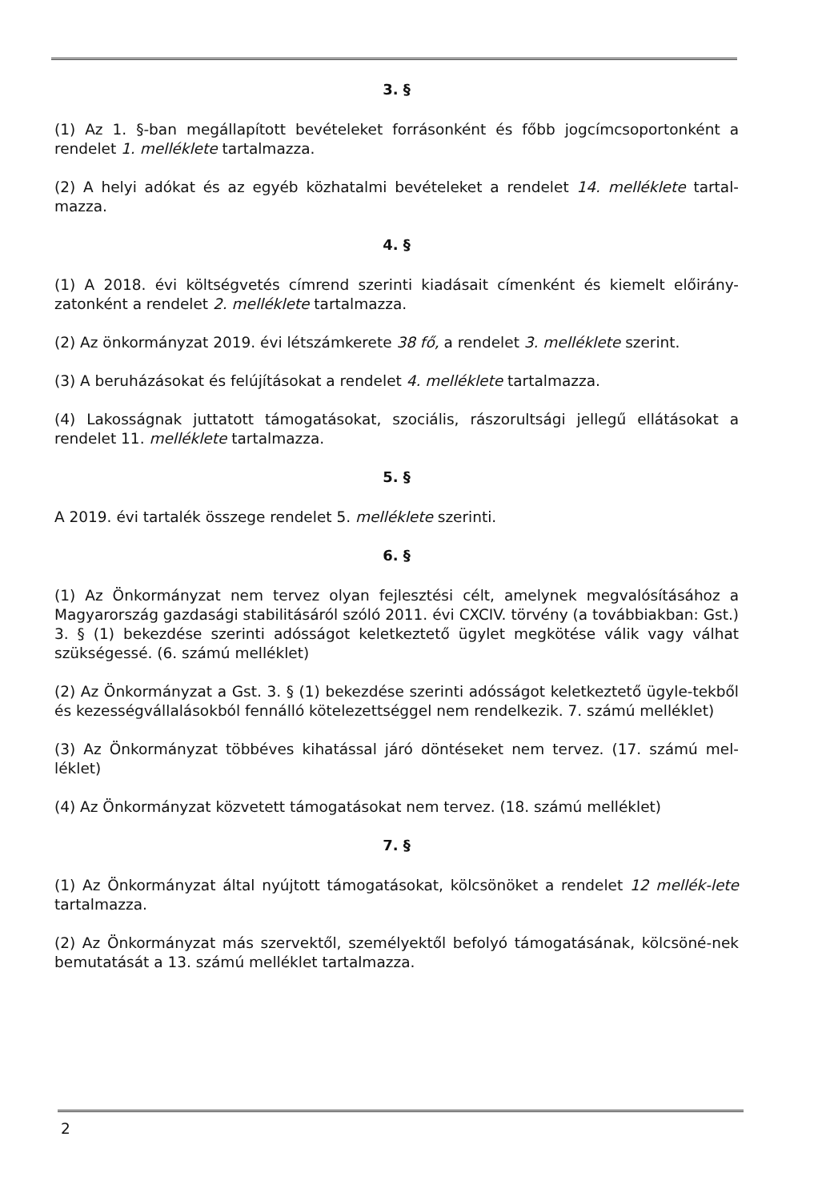3. §
(1) Az 1. §-ban megállapított bevételeket forrásonként és főbb jogcímcsoportonként a rendelet 1. melléklete tartalmazza.
(2) A helyi adókat és az egyéb közhatalmi bevételeket a rendelet 14. melléklete tartal-mazza.
4. §
(1) A 2018. évi költségvetés címrend szerinti kiadásait címenként és kiemelt előirány-zatonként a rendelet 2. melléklete tartalmazza.
(2) Az önkormányzat 2019. évi létszámkerete 38 fő, a rendelet 3. melléklete szerint.
(3) A beruházásokat és felújításokat a rendelet 4. melléklete tartalmazza.
(4) Lakosságnak juttatott támogatásokat, szociális, rászorultsági jellegű ellátásokat a rendelet 11. melléklete tartalmazza.
5. §
A 2019. évi tartalék összege rendelet 5. melléklete szerinti.
6. §
(1) Az Önkormányzat nem tervez olyan fejlesztési célt, amelynek megvalósításához a Magyarország gazdasági stabilitásáról szóló 2011. évi CXCIV. törvény (a továbbiakban: Gst.) 3. § (1) bekezdése szerinti adósságot keletkeztető ügylet megkötése válik vagy válhat szükségessé. (6. számú melléklet)
(2) Az Önkormányzat a Gst. 3. § (1) bekezdése szerinti adósságot keletkeztető ügyle-tekből és kezességvállalásokból fennálló kötelezettséggel nem rendelkezik. 7. számú melléklet)
(3) Az Önkormányzat többéves kihatással járó döntéseket nem tervez. (17. számú mel-léklet)
(4) Az Önkormányzat közvetett támogatásokat nem tervez. (18. számú melléklet)
7. §
(1) Az Önkormányzat által nyújtott támogatásokat, kölcsönöket a rendelet 12 mellék-lete tartalmazza.
(2) Az Önkormányzat más szervektől, személyektől befolyó támogatásának, kölcsöné-nek bemutatását a 13. számú melléklet tartalmazza.
2